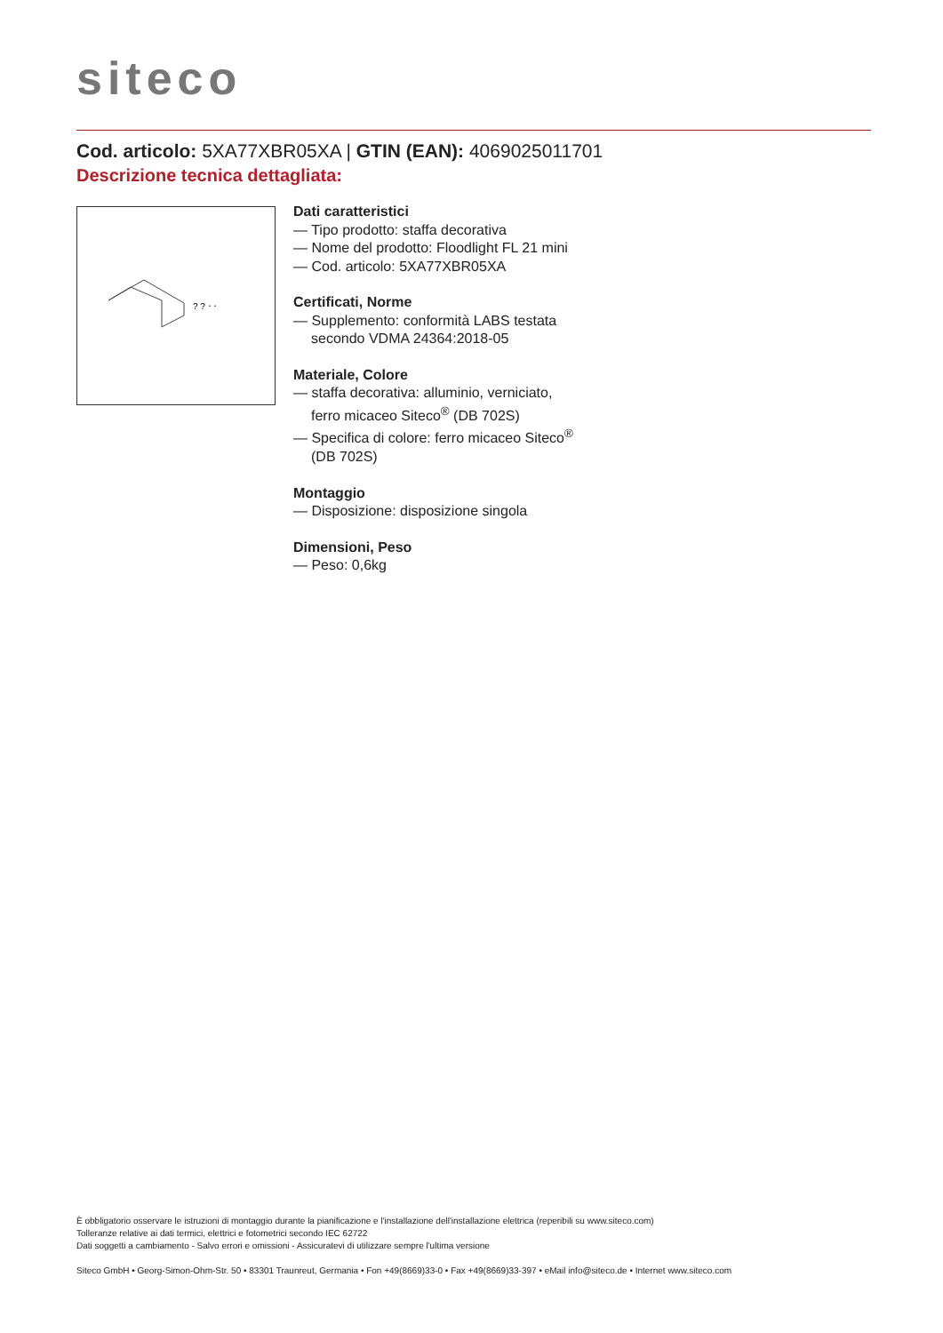siteco
Cod. articolo: 5XA77XBR05XA | GTIN (EAN): 4069025011701
Descrizione tecnica dettagliata:
? ? ⸱ ⸱
Dati caratteristici
— Tipo prodotto: staffa decorativa
— Nome del prodotto: Floodlight FL 21 mini
— Cod. articolo: 5XA77XBR05XA
Certificati, Norme
— Supplemento: conformità LABS testata secondo VDMA 24364:2018-05
Materiale, Colore
— staffa decorativa: alluminio, verniciato, ferro micaceo Siteco<sup>®</sup> (DB 702S)
— Specifica di colore: ferro micaceo Siteco<sup>®</sup> (DB 702S)
Montaggio
— Disposizione: disposizione singola
Dimensioni, Peso
— Peso: 0,6kg
È obbligatorio osservare le istruzioni di montaggio durante la pianificazione e l'installazione dell'installazione elettrica (reperibili su www.siteco.com)
Tolleranze relative ai dati termici, elettrici e fotometrici secondo IEC 62722
Dati soggetti a cambiamento - Salvo errori e omissioni - Assicuratevi di utilizzare sempre l'ultima versione
Siteco GmbH • Georg-Simon-Ohm-Str. 50 • 83301 Traunreut, Germania • Fon +49(8669)33-0 • Fax +49(8669)33-397 • eMail info@siteco.de • Internet www.siteco.com